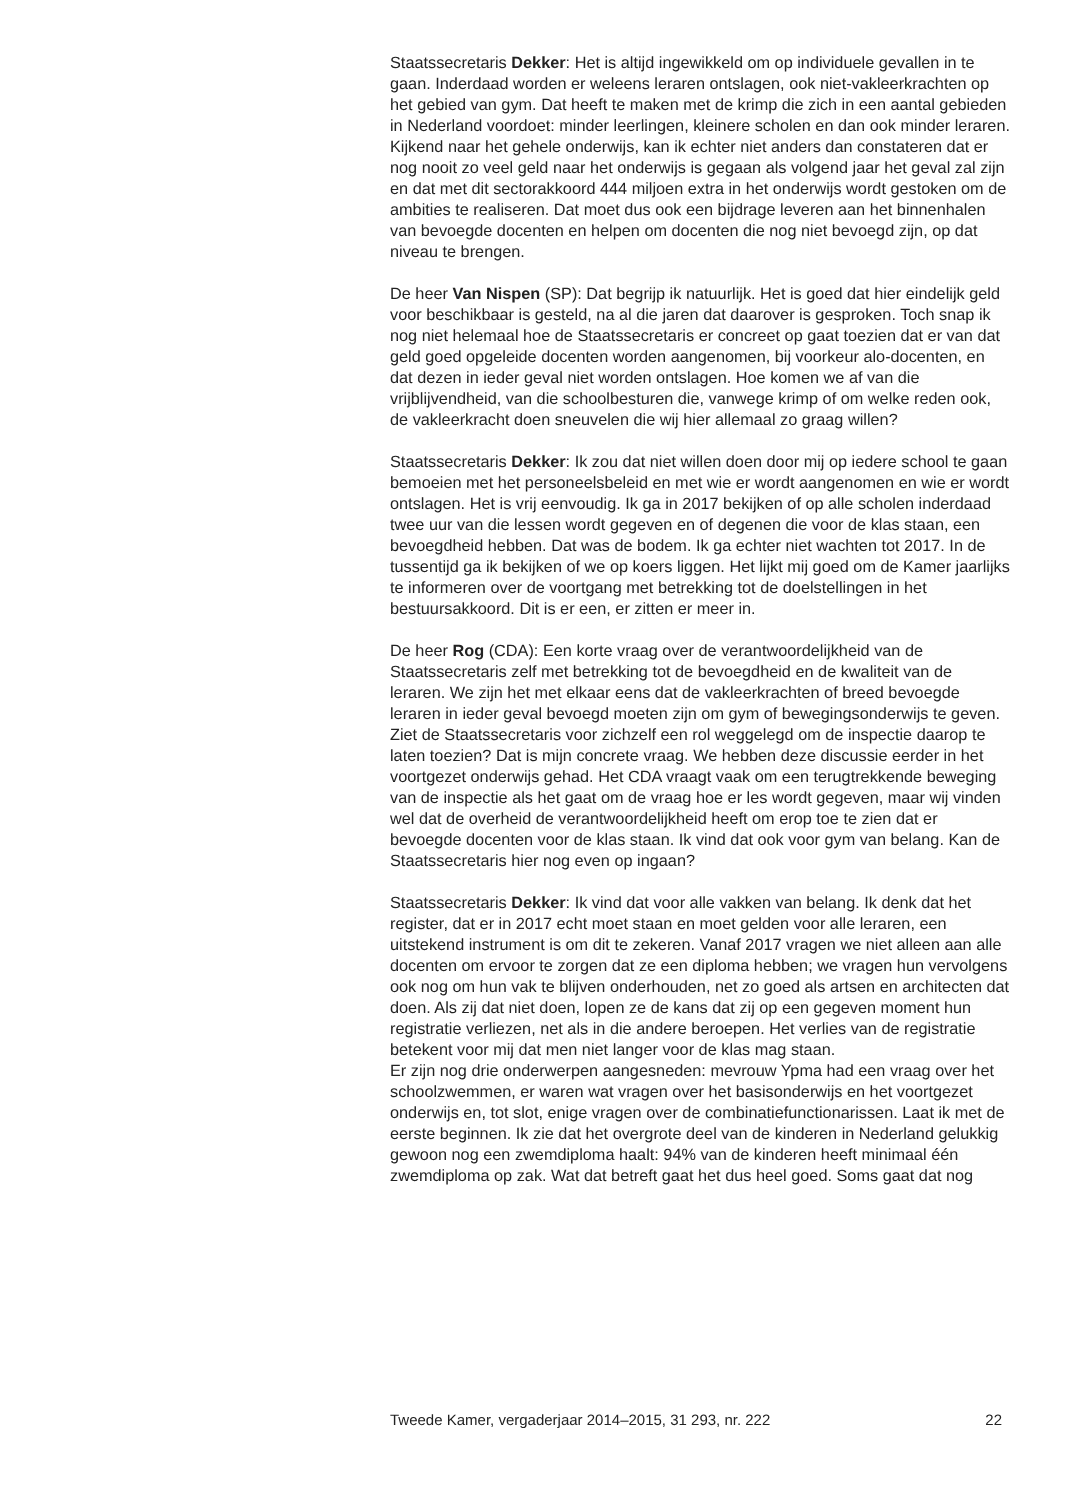Staatssecretaris Dekker: Het is altijd ingewikkeld om op individuele gevallen in te gaan. Inderdaad worden er weleens leraren ontslagen, ook niet-vakleerkrachten op het gebied van gym. Dat heeft te maken met de krimp die zich in een aantal gebieden in Nederland voordoet: minder leerlingen, kleinere scholen en dan ook minder leraren. Kijkend naar het gehele onderwijs, kan ik echter niet anders dan constateren dat er nog nooit zo veel geld naar het onderwijs is gegaan als volgend jaar het geval zal zijn en dat met dit sectorakkoord 444 miljoen extra in het onderwijs wordt gestoken om de ambities te realiseren. Dat moet dus ook een bijdrage leveren aan het binnenhalen van bevoegde docenten en helpen om docenten die nog niet bevoegd zijn, op dat niveau te brengen.
De heer Van Nispen (SP): Dat begrijp ik natuurlijk. Het is goed dat hier eindelijk geld voor beschikbaar is gesteld, na al die jaren dat daarover is gesproken. Toch snap ik nog niet helemaal hoe de Staatssecretaris er concreet op gaat toezien dat er van dat geld goed opgeleide docenten worden aangenomen, bij voorkeur alo-docenten, en dat dezen in ieder geval niet worden ontslagen. Hoe komen we af van die vrijblijvendheid, van die schoolbesturen die, vanwege krimp of om welke reden ook, de vakleerkracht doen sneuvelen die wij hier allemaal zo graag willen?
Staatssecretaris Dekker: Ik zou dat niet willen doen door mij op iedere school te gaan bemoeien met het personeelsbeleid en met wie er wordt aangenomen en wie er wordt ontslagen. Het is vrij eenvoudig. Ik ga in 2017 bekijken of op alle scholen inderdaad twee uur van die lessen wordt gegeven en of degenen die voor de klas staan, een bevoegdheid hebben. Dat was de bodem. Ik ga echter niet wachten tot 2017. In de tussentijd ga ik bekijken of we op koers liggen. Het lijkt mij goed om de Kamer jaarlijks te informeren over de voortgang met betrekking tot de doelstellingen in het bestuursakkoord. Dit is er een, er zitten er meer in.
De heer Rog (CDA): Een korte vraag over de verantwoordelijkheid van de Staatssecretaris zelf met betrekking tot de bevoegdheid en de kwaliteit van de leraren. We zijn het met elkaar eens dat de vakleerkrachten of breed bevoegde leraren in ieder geval bevoegd moeten zijn om gym of bewegingsonderwijs te geven. Ziet de Staatssecretaris voor zichzelf een rol weggelegd om de inspectie daarop te laten toezien? Dat is mijn concrete vraag. We hebben deze discussie eerder in het voortgezet onderwijs gehad. Het CDA vraagt vaak om een terugtrekkende beweging van de inspectie als het gaat om de vraag hoe er les wordt gegeven, maar wij vinden wel dat de overheid de verantwoordelijkheid heeft om erop toe te zien dat er bevoegde docenten voor de klas staan. Ik vind dat ook voor gym van belang. Kan de Staatssecretaris hier nog even op ingaan?
Staatssecretaris Dekker: Ik vind dat voor alle vakken van belang. Ik denk dat het register, dat er in 2017 echt moet staan en moet gelden voor alle leraren, een uitstekend instrument is om dit te zekeren. Vanaf 2017 vragen we niet alleen aan alle docenten om ervoor te zorgen dat ze een diploma hebben; we vragen hun vervolgens ook nog om hun vak te blijven onderhouden, net zo goed als artsen en architecten dat doen. Als zij dat niet doen, lopen ze de kans dat zij op een gegeven moment hun registratie verliezen, net als in die andere beroepen. Het verlies van de registratie betekent voor mij dat men niet langer voor de klas mag staan.
Er zijn nog drie onderwerpen aangesneden: mevrouw Ypma had een vraag over het schoolzwemmen, er waren wat vragen over het basisonderwijs en het voortgezet onderwijs en, tot slot, enige vragen over de combinatiefunctionarissen. Laat ik met de eerste beginnen. Ik zie dat het overgrote deel van de kinderen in Nederland gelukkig gewoon nog een zwemdiploma haalt: 94% van de kinderen heeft minimaal één zwemdiploma op zak. Wat dat betreft gaat het dus heel goed. Soms gaat dat nog
Tweede Kamer, vergaderjaar 2014–2015, 31 293, nr. 222 22